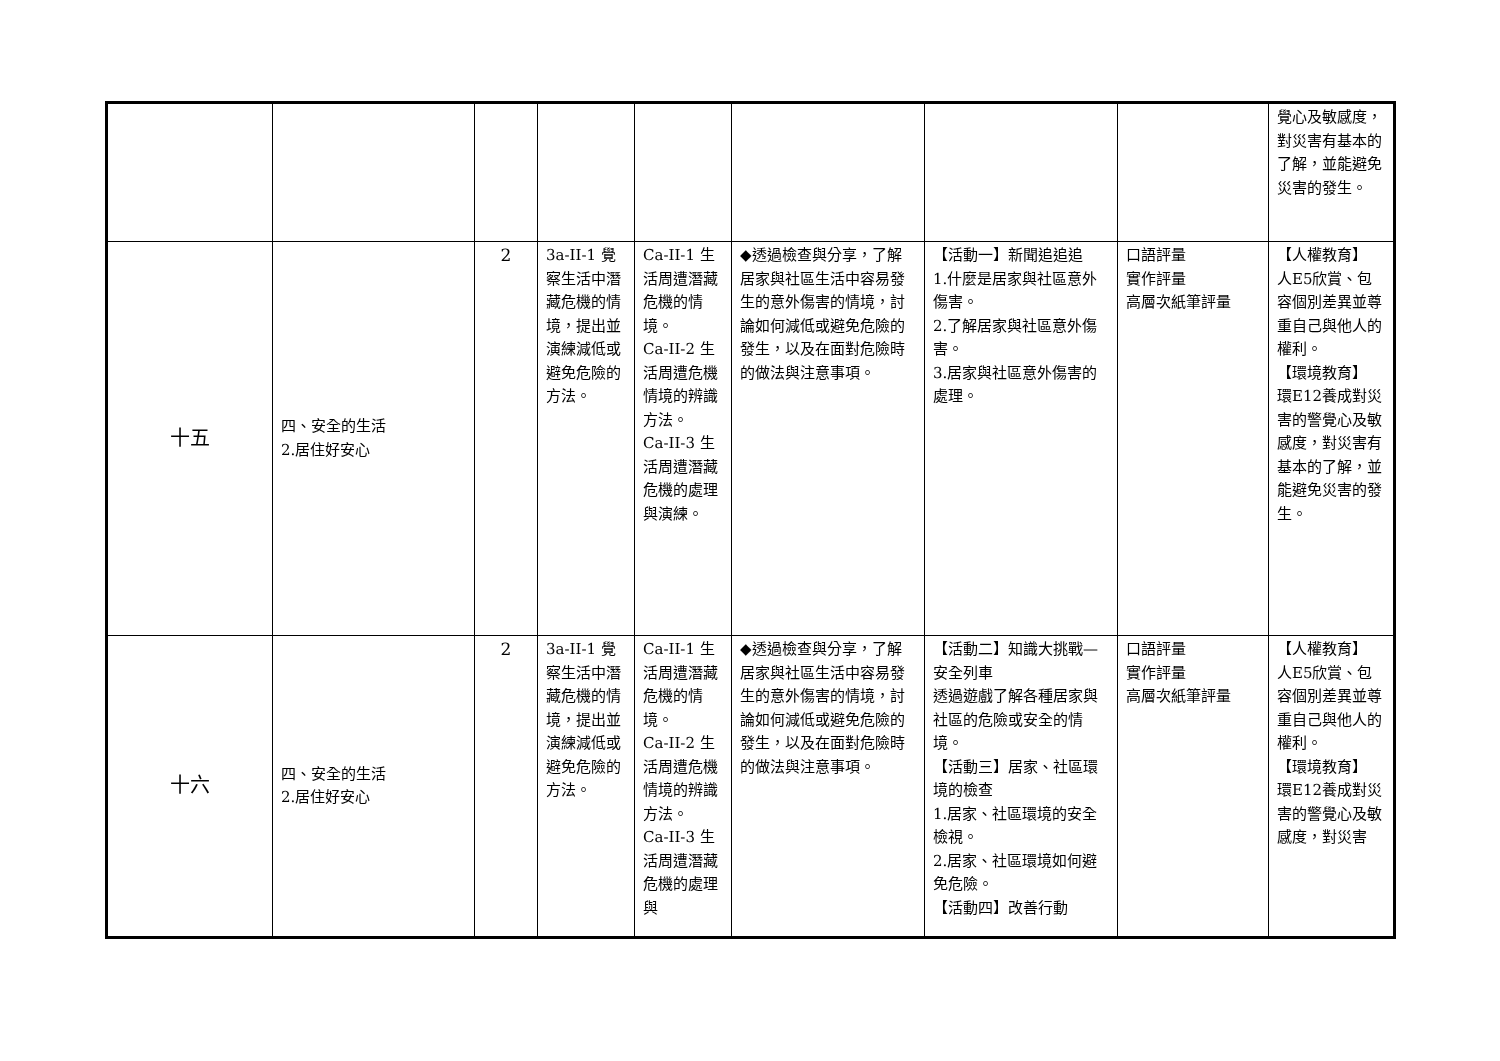| | | | | | | | | 覺心及敏感度，對災害有基本的了解，並能避免災害的發生。 |
| 十五 | 四、安全的生活 2.居住好安心 | 2 | 3a-II-1 覺察生活中潛藏危機的情境，提出並演練減低或避免危險的方法。 | Ca-II-1 生活周遭潛藏危機的情境。 Ca-II-2 生活周遭危機情境的辨識方法。 Ca-II-3 生活周遭潛藏危機的處理與演練。 | ◆透過檢查與分享，了解居家與社區生活中容易發生的意外傷害的情境，討論如何減低或避免危險的發生，以及在面對危險時的做法與注意事項。 | 【活動一】新聞追追追 1.什麼是居家與社區意外傷害。 2.了解居家與社區意外傷害。 3.居家與社區意外傷害的處理。 | 口語評量 實作評量 高層次紙筆評量 | 【人權教育】 人E5欣賞、包容個別差異並尊重自己與他人的權利。 【環境教育】 環E12養成對災害的警覺心及敏感度，對災害有基本的了解，並能避免災害的發生。 |
| 十六 | 四、安全的生活 2.居住好安心 | 2 | 3a-II-1 覺察生活中潛藏危機的情境，提出並演練減低或避免危險的方法。 | Ca-II-1 生活周遭潛藏危機的情境。 Ca-II-2 生活周遭危機情境的辨識方法。 Ca-II-3 生活周遭潛藏危機的處理與 | ◆透過檢查與分享，了解居家與社區生活中容易發生的意外傷害的情境，討論如何減低或避免危險的發生，以及在面對危險時的做法與注意事項。 | 【活動二】知識大挑戰—安全列車 透過遊戲了解各種居家與社區的危險或安全的情境。 【活動三】居家、社區環境的檢查 1.居家、社區環境的安全檢視。 2.居家、社區環境如何避免危險。 【活動四】改善行動 | 口語評量 實作評量 高層次紙筆評量 | 【人權教育】 人E5欣賞、包容個別差異並尊重自己與他人的權利。 【環境教育】 環E12養成對災害的警覺心及敏感度，對災害 |